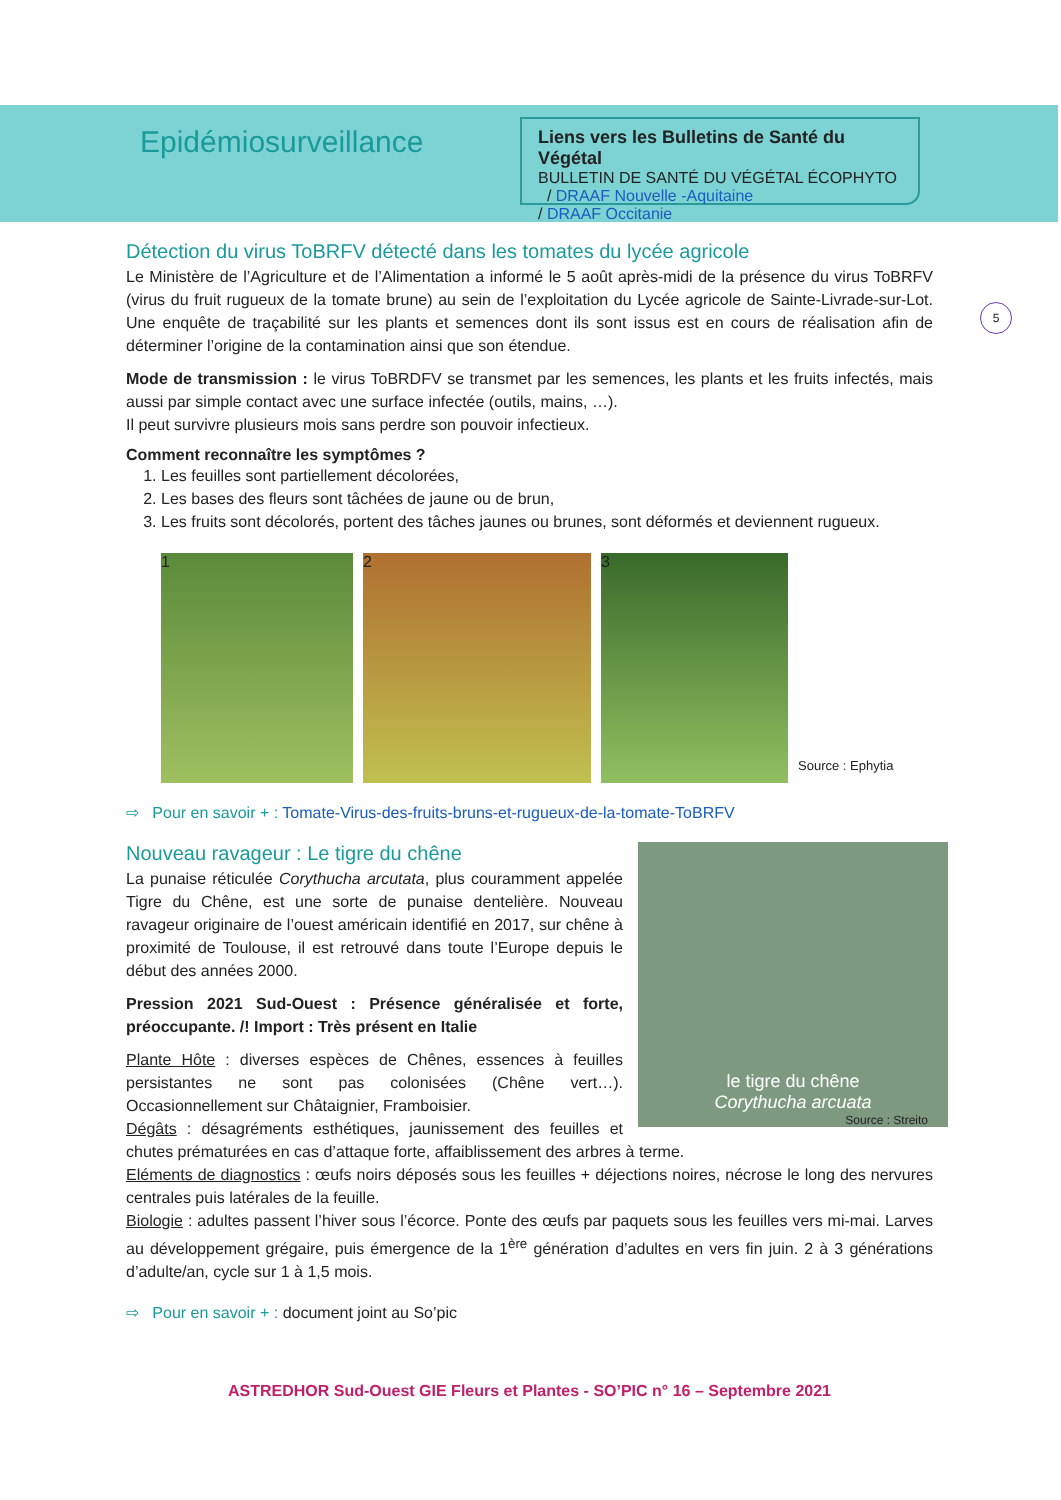Epidémiosurveillance
Liens vers les Bulletins de Santé du Végétal
BULLETIN DE SANTÉ DU VÉGÉTAL ÉCOPHYTO / DRAAF Nouvelle -Aquitaine
/ DRAAF Occitanie
5
Détection du virus ToBRFV détecté dans les tomates du lycée agricole
Le Ministère de l’Agriculture et de l’Alimentation a informé le 5 août après-midi de la présence du virus ToBRFV (virus du fruit rugueux de la tomate brune) au sein de l’exploitation du Lycée agricole de Sainte-Livrade-sur-Lot. Une enquête de traçabilité sur les plants et semences dont ils sont issus est en cours de réalisation afin de déterminer l’origine de la contamination ainsi que son étendue.
Mode de transmission : le virus ToBRDFV se transmet par les semences, les plants et les fruits infectés, mais aussi par simple contact avec une surface infectée (outils, mains, …).
Il peut survivre plusieurs mois sans perdre son pouvoir infectieux.
Comment reconnaître les symptômes ?
1. Les feuilles sont partiellement décolorées,
2. Les bases des fleurs sont tâchées de jaune ou de brun,
3. Les fruits sont décolorés, portent des tâches jaunes ou brunes, sont déformés et deviennent rugueux.
1
2
3
Source : Ephytia
⇨ Pour en savoir + : Tomate-Virus-des-fruits-bruns-et-rugueux-de-la-tomate-ToBRFV
le tigre du chêne
Corythucha arcuata
Source : Streito
Nouveau ravageur : Le tigre du chêne
La punaise réticulée Corythucha arcutata, plus couramment appelée Tigre du Chêne, est une sorte de punaise dentelière. Nouveau ravageur originaire de l’ouest américain identifié en 2017, sur chêne à proximité de Toulouse, il est retrouvé dans toute l’Europe depuis le début des années 2000.
Pression 2021 Sud-Ouest : Présence généralisée et forte, préoccupante. /! Import : Très présent en Italie
Plante Hôte : diverses espèces de Chênes, essences à feuilles persistantes ne sont pas colonisées (Chêne vert…). Occasionnellement sur Châtaignier, Framboisier.
Dégâts : désagréments esthétiques, jaunissement des feuilles et chutes prématurées en cas d’attaque forte, affaiblissement des arbres à terme.
Eléments de diagnostics : œufs noirs déposés sous les feuilles + déjections noires, nécrose le long des nervures centrales puis latérales de la feuille.
Biologie : adultes passent l’hiver sous l’écorce. Ponte des œufs par paquets sous les feuilles vers mi-mai. Larves au développement grégaire, puis émergence de la 1<sup>ère</sup> génération d’adultes en vers fin juin. 2 à 3 générations d’adulte/an, cycle sur 1 à 1,5 mois.
⇨ Pour en savoir + : document joint au So’pic
ASTREDHOR Sud-Ouest GIE Fleurs et Plantes - SO’PIC n° 16 – Septembre 2021